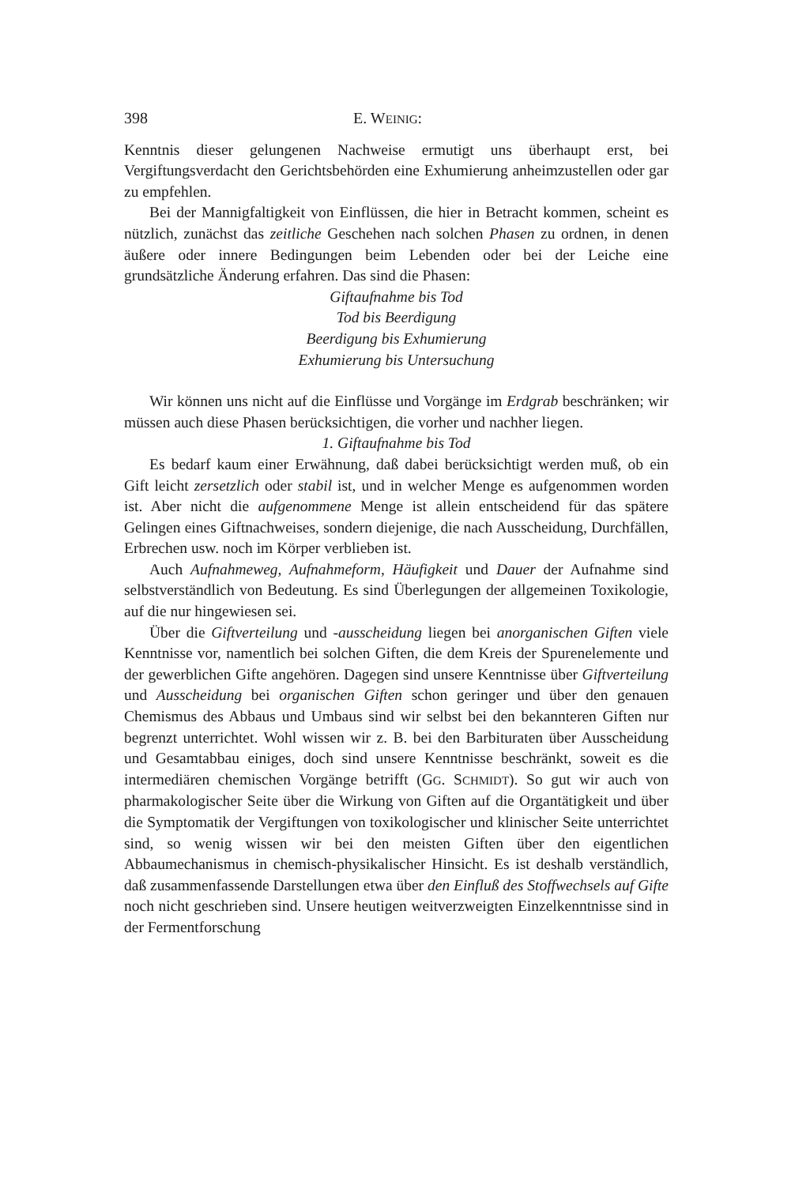398 E. WEINIG:
Kenntnis dieser gelungenen Nachweise ermutigt uns überhaupt erst, bei Vergiftungsverdacht den Gerichtsbehörden eine Exhumierung anheimzustellen oder gar zu empfehlen.
Bei der Mannigfaltigkeit von Einflüssen, die hier in Betracht kommen, scheint es nützlich, zunächst das zeitliche Geschehen nach solchen Phasen zu ordnen, in denen äußere oder innere Bedingungen beim Lebenden oder bei der Leiche eine grundsätzliche Änderung erfahren. Das sind die Phasen:
Giftaufnahme bis Tod
Tod bis Beerdigung
Beerdigung bis Exhumierung
Exhumierung bis Untersuchung
Wir können uns nicht auf die Einflüsse und Vorgänge im Erdgrab beschränken; wir müssen auch diese Phasen berücksichtigen, die vorher und nachher liegen.
1. Giftaufnahme bis Tod
Es bedarf kaum einer Erwähnung, daß dabei berücksichtigt werden muß, ob ein Gift leicht zersetzlich oder stabil ist, und in welcher Menge es aufgenommen worden ist. Aber nicht die aufgenommene Menge ist allein entscheidend für das spätere Gelingen eines Giftnachweises, sondern diejenige, die nach Ausscheidung, Durchfällen, Erbrechen usw. noch im Körper verblieben ist.
Auch Aufnahmeweg, Aufnahmeform, Häufigkeit und Dauer der Aufnahme sind selbstverständlich von Bedeutung. Es sind Überlegungen der allgemeinen Toxikologie, auf die nur hingewiesen sei.
Über die Giftverteilung und -ausscheidung liegen bei anorganischen Giften viele Kenntnisse vor, namentlich bei solchen Giften, die dem Kreis der Spurenelemente und der gewerblichen Gifte angehören. Dagegen sind unsere Kenntnisse über Giftverteilung und Ausscheidung bei organischen Giften schon geringer und über den genauen Chemismus des Abbaus und Umbaus sind wir selbst bei den bekannteren Giften nur begrenzt unterrichtet. Wohl wissen wir z. B. bei den Barbituraten über Ausscheidung und Gesamtabbau einiges, doch sind unsere Kenntnisse beschränkt, soweit es die intermediären chemischen Vorgänge betrifft (GG. SCHMIDT). So gut wir auch von pharmakologischer Seite über die Wirkung von Giften auf die Organtätigkeit und über die Symptomatik der Vergiftungen von toxikologischer und klinischer Seite unterrichtet sind, so wenig wissen wir bei den meisten Giften über den eigentlichen Abbaumechanismus in chemisch-physikalischer Hinsicht. Es ist deshalb verständlich, daß zusammenfassende Darstellungen etwa über den Einfluß des Stoffwechsels auf Gifte noch nicht geschrieben sind. Unsere heutigen weitverzweigten Einzelkenntnisse sind in der Fermentforschung